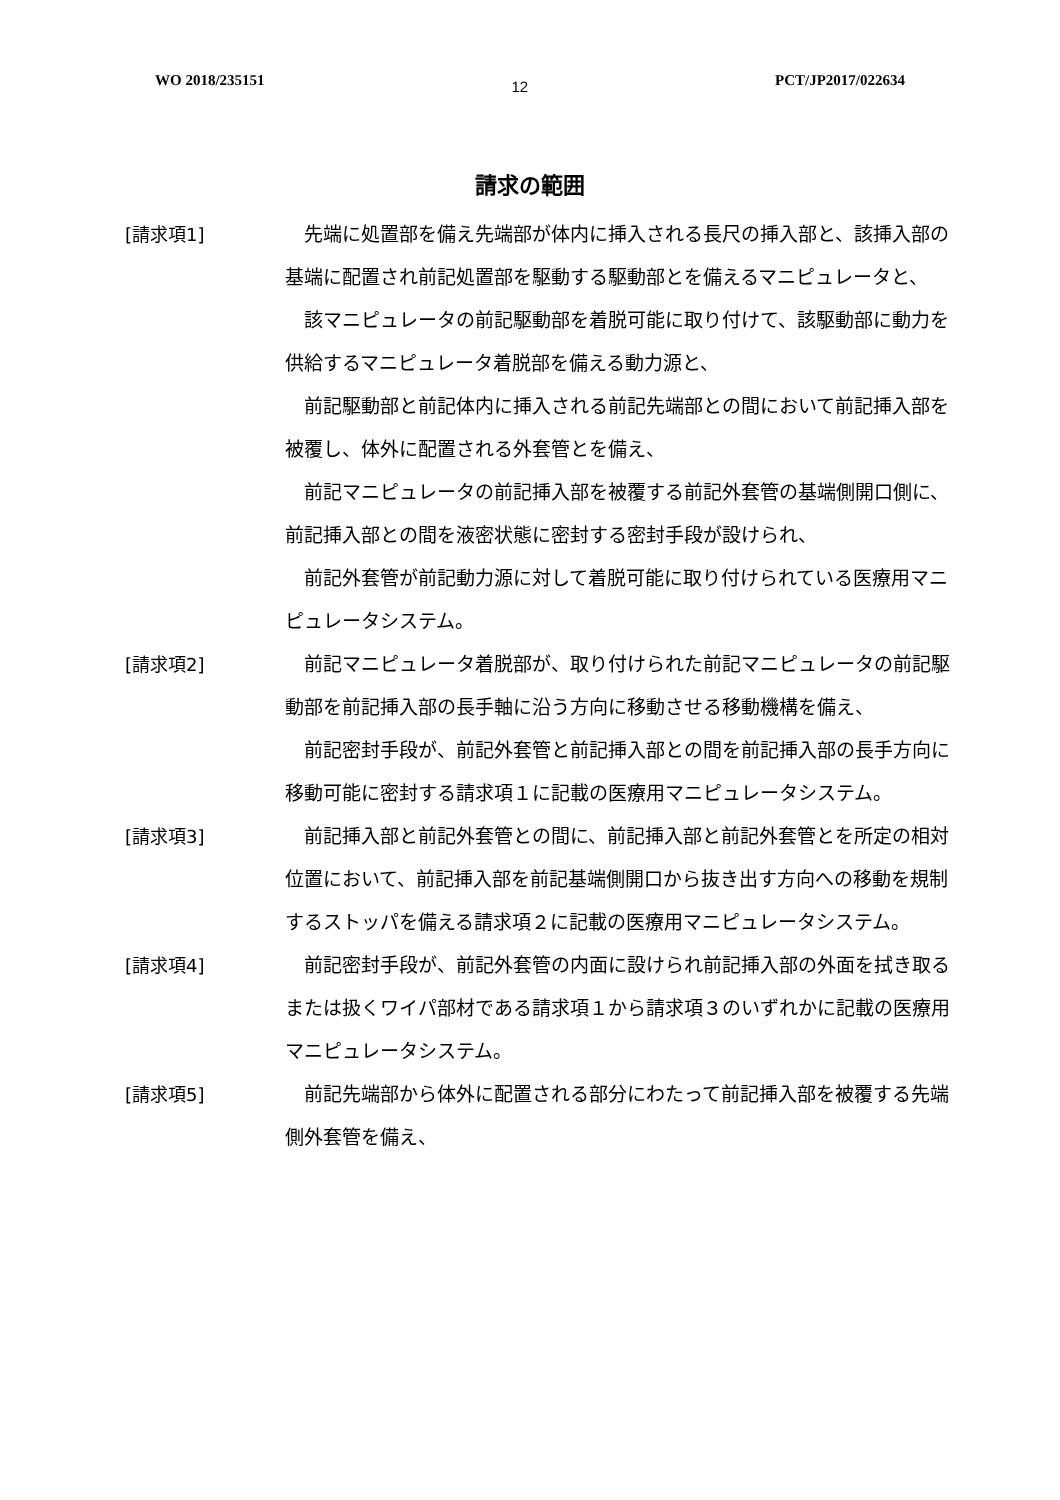WO 2018/235151 12 PCT/JP2017/022634
請求の範囲
[請求項1] 先端に処置部を備え先端部が体内に挿入される長尺の挿入部と、該挿入部の基端に配置され前記処置部を駆動する駆動部とを備えるマニピュレータと、
該マニピュレータの前記駆動部を着脱可能に取り付けて、該駆動部に動力を供給するマニピュレータ着脱部を備える動力源と、
前記駆動部と前記体内に挿入される前記先端部との間において前記挿入部を被覆し、体外に配置される外套管とを備え、
前記マニピュレータの前記挿入部を被覆する前記外套管の基端側開口側に、前記挿入部との間を液密状態に密封する密封手段が設けられ、
前記外套管が前記動力源に対して着脱可能に取り付けられている医療用マニピュレータシステム。
[請求項2] 前記マニピュレータ着脱部が、取り付けられた前記マニピュレータの前記駆動部を前記挿入部の長手軸に沿う方向に移動させる移動機構を備え、
前記密封手段が、前記外套管と前記挿入部との間を前記挿入部の長手方向に移動可能に密封する請求項１に記載の医療用マニピュレータシステム。
[請求項3] 前記挿入部と前記外套管との間に、前記挿入部と前記外套管とを所定の相対位置において、前記挿入部を前記基端側開口から抜き出す方向への移動を規制するストッパを備える請求項２に記載の医療用マニピュレータシステム。
[請求項4] 前記密封手段が、前記外套管の内面に設けられ前記挿入部の外面を拭き取るまたは扱くワイパ部材である請求項１から請求項３のいずれかに記載の医療用マニピュレータシステム。
[請求項5] 前記先端部から体外に配置される部分にわたって前記挿入部を被覆する先端側外套管を備え、